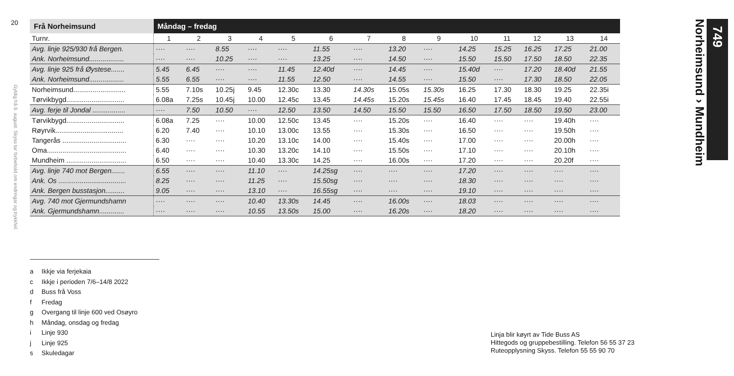20
Gyldig frå 9. august. Skyss tar forbehold om endringar og trykkfeil.
| Frå Norheimsund | Måndag – fredag | | | | | | | | | | | | | |
| --- | --- | --- | --- | --- | --- | --- | --- | --- | --- | --- | --- | --- | --- | --- |
| Turnr. | 1 | 2 | 3 | 4 | 5 | 6 | 7 | 8 | 9 | 10 | 11 | 12 | 13 | 14 |
| Avg. linje 925/930 frå Bergen. | ···· | ···· | 8.55 | ···· | ···· | 11.55 | ···· | 13.20 | ···· | 14.25 | 15.25 | 16.25 | 17.25 | 21.00 |
| Ank. Norheimsund.................. | ···· | ···· | 10.25 | ···· | ···· | 13.25 | ···· | 14.50 | ···· | 15.50 | 15.50 | 17.50 | 18.50 | 22.35 |
| Avg. linje 925 frå Øystese....... | 5.45 | 6.45 | ···· | ···· | 11.45 | 12.40d | ···· | 14.45 | ···· | 15.40d | ···· | 17.20 | 18.40d | 21.55 |
| Ank. Norheimsund.................. | 5.55 | 6.55 | ···· | ···· | 11.55 | 12.50 | ···· | 14.55 | ···· | 15.50 | ···· | 17.30 | 18.50 | 22.05 |
| Norheimsund........................... | 5.55 | 7.10s | 10.25j | 9.45 | 12.30c | 13.30 | 14.30s | 15.05s | 15.30s | 16.25 | 17.30 | 18.30 | 19.25 | 22.35i |
| Tørvikbygd.............................. | 6.08a | 7.25s | 10.45j | 10.00 | 12.45c | 13.45 | 14.45s | 15.20s | 15.45s | 16.40 | 17.45 | 18.45 | 19.40 | 22.55i |
| Avg. ferje til Jondal ................. | ···· | 7.50 | 10.50 | ···· | 12.50 | 13.50 | 14.50 | 15.50 | 15.50 | 16.50 | 17.50 | 18.50 | 19.50 | 23.00 |
| Tørvikbygd.............................. | 6.08a | 7.25 | ···· | 10.00 | 12.50c | 13.45 | ···· | 15.20s | ···· | 16.40 | ···· | ···· | 19.40h | ···· |
| Røyrvik................................... | 6.20 | 7.40 | ···· | 10.10 | 13.00c | 13.55 | ···· | 15.30s | ···· | 16.50 | ···· | ···· | 19.50h | ···· |
| Tangerås ................................. | 6.30 | ···· | ···· | 10.20 | 13.10c | 14.00 | ···· | 15.40s | ···· | 17.00 | ···· | ···· | 20.00h | ···· |
| Oma......................................... | 6.40 | ···· | ···· | 10.30 | 13.20c | 14.10 | ···· | 15.50s | ···· | 17.10 | ···· | ···· | 20.10h | ···· |
| Mundheim ............................... | 6.50 | ···· | ···· | 10.40 | 13.30c | 14.25 | ···· | 16.00s | ···· | 17.20 | ···· | ···· | 20.20f | ···· |
| Avg. linje 740 mot Bergen....... | 6.55 | ···· | ···· | 11.10 | ···· | 14.25sg | ···· | ···· | ···· | 17.20 | ···· | ···· | ···· | ···· |
| Ank. Os ................................... | 8.25 | ···· | ···· | 11.25 | ···· | 15.50sg | ···· | ···· | ···· | 18.30 | ···· | ···· | ···· | ···· |
| Ank. Bergen busstasjon.......... | 9.05 | ···· | ···· | 13.10 | ···· | 16.55sg | ···· | ···· | ···· | 19.10 | ···· | ···· | ···· | ···· |
| Avg. 740 mot Gjermundshamn | ···· | ···· | ···· | 10.40 | 13.30s | 14.45 | ···· | 16.00s | ···· | 18.03 | ···· | ···· | ···· | ···· |
| Ank. Gjermundshamn............. | ···· | ···· | ···· | 10.55 | 13.50s | 15.00 | ···· | 16.20s | ···· | 18.20 | ···· | ···· | ···· | ···· |
a Ikkje via ferjekaia
c Ikkje i perioden 7/6–14/8 2022
d Buss frå Voss
f Fredag
g Overgang til linje 600 ved Osøyro
h Måndag, onsdag og fredag
i Linje 930
j Linje 925
s Skuledagar
Linja blir køyrt av Tide Buss AS
Hittegods og gruppebestilling. Telefon 56 55 37 23
Ruteopplysning Skyss. Telefon 55 55 90 70
749
Norheimsund › Mundheim